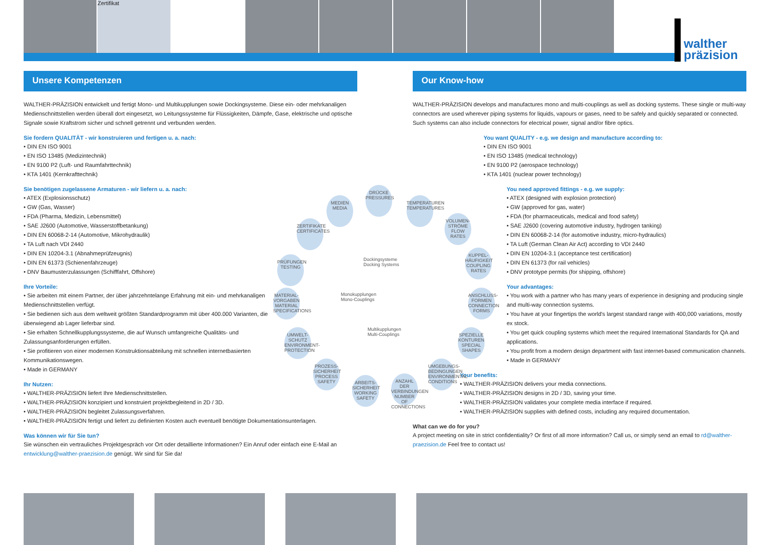Zertifikat
walther
präzision
Unsere Kompetenzen
WALTHER-PRÄZISION entwickelt und fertigt Mono- und Multikupplungen sowie Dockingsysteme. Diese ein- oder mehrkanaligen Medienschnittstellen werden überall dort eingesetzt, wo Leitungssysteme für Flüssigkeiten, Dämpfe, Gase, elektrische und optische Signale sowie Kraftstrom sicher und schnell getrennt und verbunden werden.
Sie fordern QUALITÄT - wir konstruieren und fertigen u. a. nach:
• DIN EN ISO 9001
• EN ISO 13485 (Medizintechnik)
• EN 9100 P2 (Luft- und Raumfahrttechnik)
• KTA 1401 (Kernkrafttechnik)
Sie benötigen zugelassene Armaturen - wir liefern u. a. nach:
• ATEX (Explosionsschutz)
• GW (Gas, Wasser)
• FDA (Pharma, Medizin, Lebensmittel)
• SAE J2600 (Automotive, Wasserstoffbetankung)
• DIN EN 60068-2-14 (Automotive, Mikrohydraulik)
• TA Luft nach VDI 2440
• DIN EN 10204-3.1 (Abnahmeprüfzeugnis)
• DIN EN 61373 (Schienenfahrzeuge)
• DNV Baumusterzulassungen (Schifffahrt, Offshore)
Ihre Vorteile:
• Sie arbeiten mit einem Partner, der über jahrzehntelange Erfahrung mit ein- und mehrkanaligen Medienschnittstellen verfügt.
• Sie bedienen sich aus dem weltweit größten Standardprogramm mit über 400.000 Varianten, die überwiegend ab Lager lieferbar sind.
• Sie erhalten Schnellkupplungssysteme, die auf Wunsch umfangreiche Qualitäts- und Zulassungsanforderungen erfüllen.
• Sie profitieren von einer modernen Konstruktionsabteilung mit schnellen internetbasierten Kommunikationswegen.
• Made in GERMANY
Ihr Nutzen:
• WALTHER-PRÄZISION liefert Ihre Medienschnittstellen.
• WALTHER-PRÄZISION konzipiert und konstruiert projektbegleitend in 2D / 3D.
• WALTHER-PRÄZISION begleitet Zulassungsverfahren.
• WALTHER-PRÄZISION fertigt und liefert zu definierten Kosten auch eventuell benötigte Dokumentationsunterlagen.
Was können wir für Sie tun?
Sie wünschen ein vertrauliches Projektgespräch vor Ort oder detaillierte Informationen? Ein Anruf oder einfach eine E-Mail an entwicklung@walther-praezision.de genügt. Wir sind für Sie da!
Our Know-how
WALTHER-PRÄZISION develops and manufactures mono and multi-couplings as well as docking systems. These single or multi-way connectors are used wherever piping systems for liquids, vapours or gases, need to be safely and quickly separated or connected. Such systems can also include connectors for electrical power, signal and/or fibre optics.
You want QUALITY - e.g. we design and manufacture according to:
• DIN EN ISO 9001
• EN ISO 13485 (medical technology)
• EN 9100 P2 (aerospace technology)
• KTA 1401 (nuclear power technology)
You need approved fittings - e.g. we supply:
• ATEX (designed with explosion protection)
• GW (approved for gas, water)
• FDA (for pharmaceuticals, medical and food safety)
• SAE J2600 (covering automotive industry, hydrogen tanking)
• DIN EN 60068-2-14 (for automotive industry, micro-hydraulics)
• TA Luft (German Clean Air Act) according to VDI 2440
• DIN EN 10204-3.1 (acceptance test certification)
• DIN EN 61373 (for rail vehicles)
• DNV prototype permits (for shipping, offshore)
Your advantages:
• You work with a partner who has many years of experience in designing and producing single and multi-way connection systems.
• You have at your fingertips the world's largest standard range with 400,000 variations, mostly ex stock.
• You get quick coupling systems which meet the required International Standards for QA and applications.
• You profit from a modern design department with fast internet-based communication channels.
• Made in GERMANY
Your benefits:
• WALTHER-PRÄZISION delivers your media connections.
• WALTHER-PRÄZISION designs in 2D / 3D, saving your time.
• WALTHER-PRÄZISION validates your complete media interface if required.
• WALTHER-PRÄZISION supplies with defined costs, including any required documentation.
What can we do for you?
A project meeting on site in strict confidentiality? Or first of all more information? Call us, or simply send an email to rd@walther-praezision.de Feel free to contact us!
DRÜCKE
PRESSURES
MEDIEN
MEDIA
TEMPERATUREN
TEMPERATURES
ZERTIFIKATE
CERTIFICATES
VOLUMEN-
STRÖME
FLOW RATES
PRÜFUNGEN
TESTING
KUPPEL-
HÄUFIGKEIT
COUPLING RATES
MATERIAL-
VORGABEN
MATERIAL SPECIFICATIONS
ANSCHLUSS-
FORMEN
CONNECTION FORMS
UMWELT-
SCHUTZ
ENVIRONMENT-PROTECTION
SPEZIELLE
KONTUREN
SPECIAL SHAPES
PROZESS-
SICHERHEIT
PROCESS SAFETY
UMGEBUNGS-
BEDINGUNGEN
ENVIRONMENTAL CONDITIONS
ARBEITS-
SICHERHEIT
WORKING SAFETY
ANZAHL DER
VERBINDUNGEN
NUMBER OF CONNECTIONS
Dockingsysteme
Docking Systems
Monokupplungen
Mono-Couplings
Multikupplungen
Multi-Couplings